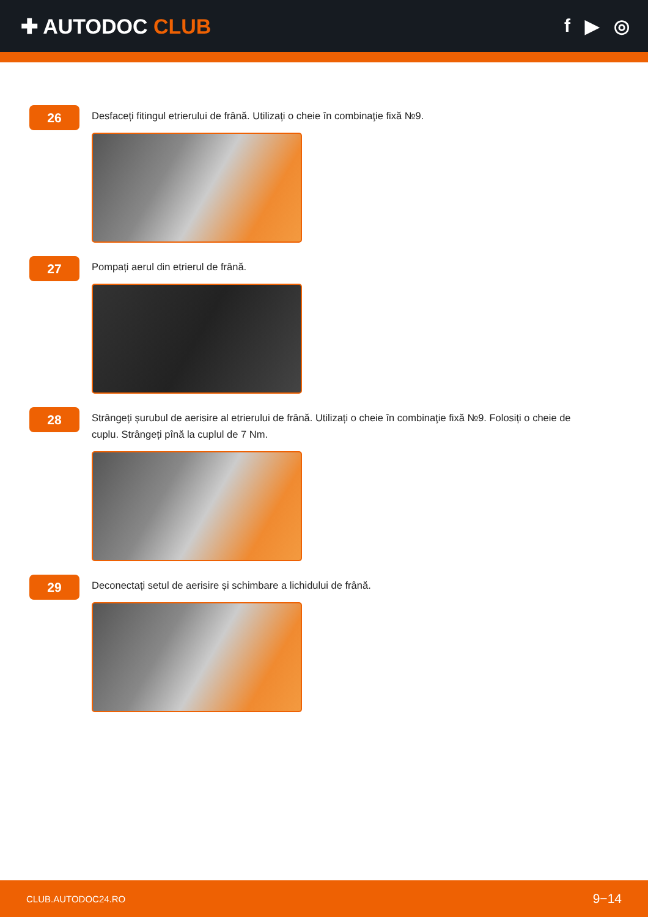✚ AUTODOC CLUB f ▶ ◎
26
Desfaceți fitingul etrierului de frână. Utilizați o cheie în combinaţie fixă №9.
27
Pompați aerul din etrierul de frână.
28
Strângeți șurubul de aerisire al etrierului de frână. Utilizați o cheie în combinaţie fixă №9. Folosiți o cheie de cuplu. Strângeți pînă la cuplul de 7 Nm.
29
Deconectați setul de aerisire și schimbare a lichidului de frână.
CLUB.AUTODOC24.RO 9−14